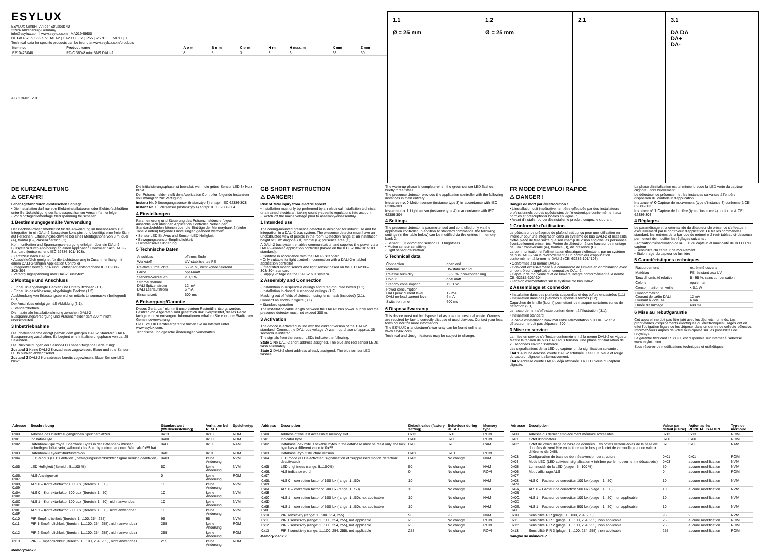ESYLUX
ESYLUX GmbH | An der Strusbek 40
22926 Ahrensburg/Germany
info@esylux.com | www.esylux.com MA01945600
DE GB FR 9,5-22,5 V DALI-2 | 10-2000 Lux | IP55 | -25 °C ... +50 °C | H
Technical data for specific products can be found at www.esylux.com/products
| Item no. | Product name | A ø m | B ø m | C ø m | H m | H max. m | X mm | Z mm |
| --- | --- | --- | --- | --- | --- | --- | --- | --- |
| EP10423048 | PD-C 360/8 mini BMS DALI-2 | 8 | 5 | 3 | 3 | 3 | 33 | 60 |
A B C 360° Z X
1.1
Ø = 25 mm
1.2
Ø = 25 mm
2.1 3.1
DA DA
DA+
DA-
DE KURZANLEITUNG
⚠ GEFAHR!
Lebensgefahr durch elektrischen Schlag!
• Die Installation darf nur von Elektroinstallateuren oder Elektrofachkräften unter Berücksichtigung der landesspezifischen Vorschriften erfolgen
• Vor Montage/Demontage Netzspannung freischalten
1 Bestimmungsgemäße Verwendung
Der Decken-Präsenzmelder ist für die Anwendung im Innenbereich zur Integration in ein DALI-2 Bussystem konzipiert und benötigt eine freie Sicht auf Personen. Erfassungsreichweite bei einer Montagehöhe von 3 m: quer (A), frontal (B), Präsenzbereich (C).
Kommunikation und Spannungsversorgung erfolgen über ein DALI-2 Bussystem durch Anbindung an einen Application Controller nach DALI-2 Standard (entsprechend IEC 62386-101/-103).
• Zertifiziert nach DALI-2
• Ausschließlich geeignet für die Lichtsteuerung in Zusammenhang mit einem DALI-2-fähigen Application Controller
• Integrierter Bewegungs- und Lichtsensor entsprechend IEC 62386-303/-304
• Versorgungsspannung über Dali-2 Bussytem
2 Montage und Anschluss
• Einbau in abgehängte Decken und Unterputzdosen (1.1)
• Einbau in geschlossene, abgehängte Decken (1.2)
Ausblendung von Erfassungsbereichen mittels Linsenmaske (beiliegend) (2.1).
Der Anschluss erfolgt gemäß Abbildung (3.1).
• Standardbetrieb
Die maximale Installationsleitung zwischen DALI-2 Busspannungsversorgung und Präsenzmelder darf 300 m nicht überschreiten.
3 Inbetriebnahme
Die Inbetriebnahme erfolgt gemäß dem gültigen DALI-2 Standard. DALI-Busspannung zuschalten. Es beginnt eine Initialisierungsphase von ca. 25 Sekunden.
Die Rückmeldungen der Sensor-LED haben folgende Bedeutung:
Zustand 1 Keine DALI-2 Kurzadresse zugewiesen. Blaue und rote Sensor-LEDs blinken abwechselnd.
Zustand 2 DALI-2 Kurzadresse bereits zugewiesen. Blaue Sensor-LED blinkt.
Die Initialisierungsphase ist beendet, wenn die grüne Sensor-LED 3x kurz blinkt.
Der Präsenzmelder stellt dem Application Controller folgende Instanzen vollumfänglich zur Verfügung:
Instanz Nr. 0 Bewegungssensor (Instanztyp 3) entspr. IEC 62386-303
Instanz Nr. 1 Lichtsensor (Instanztyp 4) entspr. IEC 62386-304
4 Einstellungen
Parametrierung und Steuerung des Präsenzmelders erfolgen ausschließlich über den Application Controller. Neben den Standardbefehlen können über die Einträge der Memorybank 2 (siehe Tabelle unten) folgende Einstellungen geändert werden:
• Sensor-LED Ein/Aus und Sensor-LED-Helligkeit
• Bewegungssensor-Empfindlichkeit
• Lichtsensor-Kalibrierung
5 Technische Daten
| Anschluss | offenes Ende |
| Werkstoff | UV-stabilisiertes PE |
| Relative Luftfeuchte | 5 - 95 %, nicht kondensierend |
| Farbe | opal-matt |
| Standby-Verbrauch | < 0,1 W |
| Stromaufnahme DALI Spitzenstrom DALI Leerlaufstrom | 12 mA 6 mA |
| Einschaltzeit | 600 ms |
6 Entsorgung/Garantie
Dieses Gerät darf nicht mit unsortiertem Restmüll entsorgt werden. Besitzer von Altgeräten sind gesetzlich dazu verpflichtet, dieses Gerät fachgerecht zu entsorgen. Informationen erhalten Sie von Ihrer Stadt- bzw. Gemeindeverwaltung.
Die ESYLUX Herstellergarantie finden Sie im Internet unter www.esylux.com.
Technische und optische Änderungen vorbehalten.
GB SHORT INSTRUCTION
⚠ DANGER!
Risk of fatal injury from electric shock!
• Installation must only by performed by an electrical installation technician or a trained electrician, taking country-specific regulations into account
• Switch off the mains voltage prior to assembly/disassembly
1 Intended use
The ceiling-mounted presence detector is designed for indoor use and for integration in a DALI-2 bus system. The presence detector must have an unobstructed view of people in the room. Detection range at an installation height of 3 m: diagonal (A), frontal (B); presence area (C).
A DALI-2 bus system enables communication and supplies the power via a DALI-2-enabled application controller (based on the IEC 62386-101/-103 standard).
• Certified in accordance with the DALI-2 standard
• Only suitable for light control in connection with a DALI-2-enabled application controller
• Integrated motion sensor and light sensor based on the IEC 62386-303/-304 standard
• Supply voltage via the DALI-2 bus system
2 Assembly and Connection
• Installation in suspended ceilings and flush-mounted boxes (1.1)
• Installation in closed, suspended ceilings (1.2)
Masking out of fields of detection using lens mask (included) (2.1).
Connect as shown in figure (3.1).
• Standard operation
The installation cable length between the DALI-2 bus power supply and the presence detector must not exceed 300 m.
3 Activation
The device is activated in line with the current version of the DALI-2 standard. Connect the DALI bus voltage. A warm-up phase of approx. 25 seconds is initiated.
The signals from the sensor LEDs indicate the following:
State 1 No DALI-2 short address assigned. The blue and red sensor LEDs flash alternately.
State 2 DALI-2 short address already assigned. The blue sensor LED flashes.
The warm-up phase is complete when the green sensor LED flashes briefly three times.
The presence detector provides the application controller with the following instances in their entirety:
Instance no. 0 Motion sensor (instance type 3) in accordance with IEC 62386-303
Instance no. 1 Light sensor (instance type 4) in accordance with IEC 62386-304
4 Settings
The presence detector is parameterised and controlled only via the application controller. In addition to standard commands, the following settings (in the table below) can be modified via the entries in memory bank 2:
• Sensor LED on/off and sensor LED brightness
• Motion sensor sensitivity
• Light sensor calibration
5 Technical data
| Connection | open end |
| Material | UV-stabilised PE |
| Relative humidity | 5 - 95%, non-condensing |
| Colour | opal matt |
| Standby consumption | < 0.1 W |
| Power consumption DALI peak current level DALI no-load current level | 12 mA 6 mA |
| Switch-on time | 600 ms |
6 Disposal/warranty
This device must not be disposed of as unsorted residual waste. Owners are required by law to correctly dispose of used devices. Contact your local town council for more information.
The ESYLUX manufacturer's warranty can be found online at www.esylux.com.
Technical and design features may be subject to change.
FR MODE D'EMPLOI RAPIDE
⚠ DANGER !
Danger de mort par électrocution !
• L'installation doit impérativement être effectuée par des installateurs professionnels ou des spécialistes de l'électronique conformément aux normes et prescriptions locales en vigueur
• Avant d'installer ou de désinstaller le produit, coupez le courant
1 Conformité d'utilisation
Le détecteur de présence de plafond est conçu pour une utilisation en intérieur pour une intégration dans un système de bus DALI-2 et nécessite d'être placé de telle sorte que son champ de vision englobe les personnes éventuellement présentes. Portée de détection à une hauteur de montage de 3 m : transversale (A), frontale (B), de présence (C).
La communication et l'alimentation électrique s'effectuent par un système de bus DALI-2 via le raccordement à un contrôleur d'application conformément à la norme DALI-2 (CEI 62386-101/-103).
• Conformes à la norme DALI-2
• Convient exclusivement à la commande de lumière en combinaison avec un contrôleur d'application compatible DALI-2
• Capteur de mouvement et de lumière intégré conformément à la norme CEI 62386-303/-304
• Tension d'alimentation sur le système de bus Dali-2
2 Assemblage et connexion
• Installation dans des plafonds suspendus et des boîtes encastrées (1.1)
• Installation dans des plafonds suspendus fermés (1.2)
Capuchon de lentille (fourni) permettant de masquer certaines zones de détection (2.1).
Le raccordement s'effectue conformément à l'illustration (3.1).
• Installation standard
Le câble d'installation maximal entre l'alimentation bus DALI-2 et le détecteur ne doit pas dépasser 300 m.
3 Mise en service
La mise en service s'effectue conformément à la norme DALI-2 en vigueur. Mettre la tension de bus DALI sous tension. Une phase d'initialisation de 25 secondes environ s'amorce.
Les signalisations de la LED du capteur ont la signification suivante :
État 1 Aucune adresse courte DALI-2 attribuée. Les LED bleue et rouge du capteur clignotent alternativement.
État 2 Adresse courte DALI-2 déjà attribuée. La LED bleue du capteur clignote.
La phase d'initialisation est terminée lorsque la LED verte du capteur clignote 3 fois brièvement.
Le détecteur de présence met les instances suivantes à l'entière disposition du contrôleur d'application :
Instance n° 0 Capteur de mouvement (type d'instance 3) conforme à CEI 62386-303
Instance n° 1 Capteur de lumière (type d'instance 4) conforme à CEI 62386-304
4 Réglages
Le paramétrage et la commande du détecteur de présence s'effectuent exclusivement par le contrôleur d'application. Outre les commandes standard, les entrées de la banque de mémoire 2 (voir tableau ci-dessous) permettent de modifier les réglages suivants :
• Activation/désactivation de la LED du capteur et luminosité de la LED du capteur
• Sensibilité du capteur de mouvement
• Étalonnage du capteur de lumière
5 Caractéristiques techniques
| Raccordement | extrémité ouverte |
| Matériau | PE résistant aux UV |
| Taux d'humidité relative | 5 - 95 %, sans condensation |
| Coloris | opale mat |
| Consommation en veille | < 0.1 W |
| Consommation Courant de crête DALI Courant à vide DALI | 12 mA 6 mA |
| Durée d'allumage | 600 ms |
6 Mise au rebut/garantie
Cet appareil ne doit pas être jeté avec les déchets non triés. Les propriétaires d'équipements électriques ou électroniques usagés ont en effet l'obligation légale de les déposer dans un centre de collecte sélective. Informez-vous auprès de votre municipalité sur les possibilités de recyclage.
La garantie fabricant ESYLUX est disponible sur Internet à l'adresse www.esylux.com.
Sous réserve de modifications techniques et esthétiques.
| Adresse | Beschreibung | Standardwert (Werkseinstellung) | Verhalten bei RESET | Speichertyp |
| --- | --- | --- | --- | --- |
| 0x00 | Adresse des zuletzt zugänglichen Speicherplatzes | 0x13 | 0x13 | ROM |
| 0x01 | Indikator-Byte | 0x00 | 0x00 | ROM |
| 0x02 | Datenbank-Sperrbyte. Sperrbare Bytes in der Datenbank müssen schreibgeschützt sein, während das Sperrbyte einen anderen Wert als 0x55 hat. | 0xFF | 0xFF | RAM |
| 0x03 | Datenbank-Layout/Strukturversion | 0x01 | 0x01 | ROM |
| 0x04 | LED-Modus (LEDs aktiviert, „bewegungsunterdrückte“ Signalisierung deaktiviert) | 0x03 | keine Änderung | NVM |
| 0x05 | LED-Helligkeit (Bereich: 5...100 %) | 50 | keine Änderung | NVM |
| 0x06, 0x07 | ALS-Anzeigewort | 0 | keine Änderung | ROM |
| 0x08, 0x09 | ALS 0 – Korrekturfaktor 100 Lux (Bereich: 1...50) | 10 | keine Änderung | NVM |
| 0x0A, 0x0B | ALS 0 – Korrekturfaktor 500 Lux (Bereich: 1...50) | 10 | keine Änderung | NVM |
| 0x0C, 0x0D | ALS 1 – Korrekturfaktor 100 Lux (Bereich: 1...50), nicht anwendbar | 10 | keine Änderung | NVM |
| 0x0E, 0x0F | ALS 1 – Korrekturfaktor 500 Lux (Bereich: 1...50), nicht anwendbar | 10 | keine Änderung | NVM |
| 0x10 | PIR-Empfindlichkeit (Bereich: 1...100, 254, 255) | 95 | 95 | NVM |
| 0x11 | PIR 1-Empfindlichkeit (Bereich: 1...100, 254, 255), nicht anwendbar | 255 | keine Änderung | ROM |
| 0x12 | PIR 2-Empfindlichkeit (Bereich: 1...100, 254, 255), nicht anwendbar | 255 | keine Änderung | ROM |
| 0x13 | PIR 3-Empfindlichkeit (Bereich: 1...100, 254, 255), nicht anwendbar | 255 | keine Änderung | ROM |
Memorybank 2
| Address | Description | Default value (factory setting) | Behaviour during RESET | Memory type |
| --- | --- | --- | --- | --- |
| 0x00 | Address of the last accessible memory slot | 0x13 | 0x13 | ROM |
| 0x01 | Indicator byte | 0x00 | 0x00 | ROM |
| 0x02 | Database lock byte. Lockable bytes in the database must be read only; the lock byte has a different value to 0x55. | 0xFF | 0xFF | RAM |
| 0x03 | Database layout/structure version | 0x01 | 0x01 | ROM |
| 0x04 | LED mode (LEDs activated; signalisation of “suppressed motion detection” deactivated) | 0x03 | No change | NVM |
| 0x05 | LED brightness (range: 5...100%) | 50 | No change | NVM |
| 0x06, 0x07 | ALS indicator word | 0 | No change | ROM |
| 0x08, 0x09 | ALS 0 – correction factor of 100 lux (range: 1...50) | 10 | No change | NVM |
| 0x0A, 0x0B | ALS 0 – correction factor of 500 lux (range: 1...50) | 10 | No change | NVM |
| 0x0C, 0x0D | ALS 1 – correction factor of 100 lux (range: 1...50), not applicable | 10 | No change | NVM |
| 0x0E, 0x0F | ALS 1 – correction factor of 500 lux (range: 1...50), not applicable | 10 | No change | NVM |
| 0x10 | PIR sensitivity (range: 1...100, 254, 255) | 95 | 95 | NVM |
| 0x11 | PIR 1 sensitivity (range: 1...100, 254, 255), not applicable | 255 | No change | ROM |
| 0x12 | PIR 2 sensitivity (range: 1...100, 254, 255), not applicable | 255 | No change | ROM |
| 0x13 | PIR 3 sensitivity (range: 1...100, 254, 255), not applicable | 255 | No change | ROM |
Memory bank 2
| Adresse | Description | Valeur par défaut (usine) | Action après RÉINITIALISATION | Type de mémoire |
| --- | --- | --- | --- | --- |
| 0x00 | Adresse du dernier emplacement mémoire accessible | 0x13 | 0x13 | ROM |
| 0x01 | Octet d'indicateur | 0x00 | 0x00 | ROM |
| 0x02 | Octet de verrouillage de base de données. Les octets verrouillables de la base de données doivent être en lecture seule lorsque l'octet de verrouillage a une valeur différente de 0x55. | 0xFF | 0xFF | RAM |
| 0x03 | Configuration de base de données/version de structure | 0x01 | 0x01 | ROM |
| 0x04 | Mode LED (LED activées, signalisation « inhibée par le mouvement » désactivée) | 0x03 | aucune modification | NVM |
| 0x05 | Luminosité de la LED (plage : 5...100 %) | 50 | aucune modification | NVM |
| 0x06, 0x07 | Mot d'affichage ALS | 0 | aucune modification | ROM |
| 0x08, 0x09 | ALS 0 – Facteur de correction 100 lux (plage : 1...50) | 10 | aucune modification | NVM |
| 0x0A, 0x0B | ALS 0 – Facteur de correction 500 lux (plage : 1...50) | 10 | aucune modification | NVM |
| 0x0C, 0x0D | ALS 1 – Facteur de correction 100 lux (plage : 1...50), non applicable | 10 | aucune modification | NVM |
| 0x0E, 0x0F | ALS 1 – Facteur de correction 500 lux (plage : 1...50), non applicable | 10 | aucune modification | NVM |
| 0x10 | Sensibilité PIR (plage : 1...100, 254, 255) | 95 | 95 | NVM |
| 0x11 | Sensibilité PIR 1 (plage : 1...100, 254, 255), non applicable | 255 | aucune modification | ROM |
| 0x12 | Sensibilité PIR 2 (plage : 1...100, 254, 255), non applicable | 255 | aucune modification | ROM |
| 0x13 | Sensibilité PIR 3 (plage : 1...100, 254, 255), non applicable | 255 | aucune modification | ROM |
Banque de mémoire 2